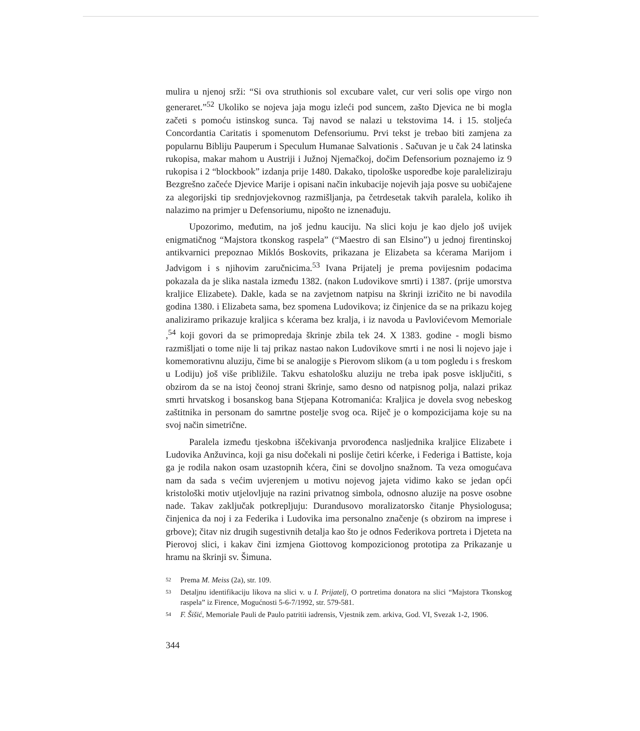mulira u njenoj srži: “Si ova struthionis sol excubare valet, cur veri solis ope virgo non generaret.”<sup>52</sup> Ukoliko se nojeva jaja mogu izleći pod suncem, zašto Djevica ne bi mogla začeti s pomoću istinskog sunca. Taj navod se nalazi u tekstovima 14. i 15. stoljeća Concordantia Caritatis i spomenutom Defensoriumu. Prvi tekst je trebao biti zamjena za popularnu Bibliju Pauperum i Speculum Humanae Salvationis . Sačuvan je u čak 24 latinska rukopisa, makar mahom u Austriji i Južnoj Njemačkoj, dočim Defensorium poznajemo iz 9 rukopisa i 2 “blockbook” izdanja prije 1480. Dakako, tipološke usporedbe koje paraleliziraju Bezgrešno začeće Djevice Marije i opisani način inkubacije nojevih jaja posve su uobičajene za alegorijski tip srednjovjekovnog razmišljanja, pa četrdesetak takvih paralela, koliko ih nalazimo na primjer u Defensoriumu, nipošto ne iznenađuju.
Upozorimo, međutim, na još jednu kauciju. Na slici koju je kao djelo još uvijek enigmatičnog “Majstora tkonskog raspela” (“Maestro di san Elsino”) u jednoj firentinskoj antikvarnici prepoznao Miklós Boskovits, prikazana je Elizabeta sa kćerama Marijom i Jadvigom i s njihovim zaručnicima.<sup>53</sup> Ivana Prijatelj je prema povijesnim podacima pokazala da je slika nastala između 1382. (nakon Ludovikove smrti) i 1387. (prije umorstva kraljice Elizabete). Dakle, kada se na zavjetnom natpisu na škrinji izričito ne bi navodila godina 1380. i Elizabeta sama, bez spomena Ludovikova; iz činjenice da se na prikazu kojeg analiziramo prikazuje kraljica s kćerama bez kralja, i iz navoda u Pavlovićevom Memoriale ,<sup>54</sup> koji govori da se primopredaja škrinje zbila tek 24. X 1383. godine - mogli bismo razmišljati o tome nije li taj prikaz nastao nakon Ludovikove smrti i ne nosi li nojevo jaje i komemorativnu aluziju, čime bi se analogije s Pierovom slikom (a u tom pogledu i s freskom u Lodiju) još više približile. Takvu eshatološku aluziju ne treba ipak posve isključiti, s obzirom da se na istoj čeonoj strani škrinje, samo desno od natpisnog polja, nalazi prikaz smrti hrvatskog i bosanskog bana Stjepana Kotromanića: Kraljica je dovela svog nebeskog zaštitnika in personam do samrtne postelje svog oca. Riječ je o kompozicijama koje su na svoj način simetrične.
Paralela između tjeskobna iščekivanja prvorođenca nasljednika kraljice Elizabete i Ludovika Anžuvinca, koji ga nisu dočekali ni poslije četiri kćerke, i Federiga i Battiste, koja ga je rodila nakon osam uzastopnih kćera, čini se dovoljno snažnom. Ta veza omogućava nam da sada s većim uvjerenjem u motivu nojevog jajeta vidimo kako se jedan opći kristološki motiv utjelovljuje na razini privatnog simbola, odnosno aluzije na posve osobne nade. Takav zaključak potkrepljuju: Durandusovo moralizatorsko čitanje Physiologusa; činjenica da noj i za Federika i Ludovika ima personalno značenje (s obzirom na imprese i grbove); čitav niz drugih sugestivnih detalja kao što je odnos Federikova portreta i Djeteta na Pierovoj slici, i kakav čini izmjena Giottovog kompozicionog prototipa za Prikazanje u hramu na škrinji sv. Šimuna.
52 Prema M. Meiss (2a), str. 109.
53 Detaljnu identifikaciju likova na slici v. u I. Prijatelj, O portretima donatora na slici “Majstora Tkonskog raspela” iz Firence, Mogućnosti 5-6-7/1992, str. 579-581.
54 F. Šišić, Memoriale Pauli de Paulo patritii iadrensis, Vjestnik zem. arkiva, God. VI, Svezak 1-2, 1906.
344